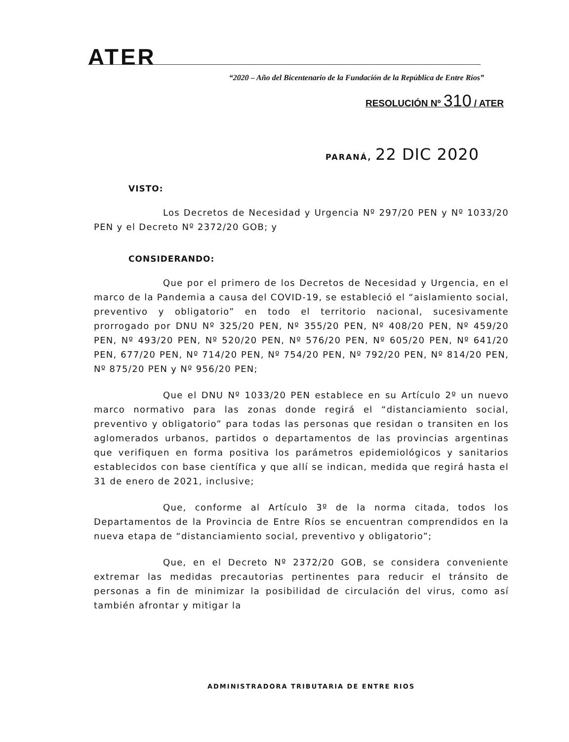ATER
“2020 – Año del Bicentenario de la Fundación de la República de Entre Ríos”
RESOLUCIÓN Nº 310 / ATER
PARANÁ, 22 DIC 2020
VISTO:
Los Decretos de Necesidad y Urgencia Nº 297/20 PEN y Nº 1033/20 PEN y el Decreto Nº 2372/20 GOB; y
CONSIDERANDO:
Que por el primero de los Decretos de Necesidad y Urgencia, en el marco de la Pandemia a causa del COVID-19, se estableció el “aislamiento social, preventivo y obligatorio” en todo el territorio nacional, sucesivamente prorrogado por DNU Nº 325/20 PEN, Nº 355/20 PEN, Nº 408/20 PEN, Nº 459/20 PEN, Nº 493/20 PEN, Nº 520/20 PEN, Nº 576/20 PEN, Nº 605/20 PEN, Nº 641/20 PEN, 677/20 PEN, Nº 714/20 PEN, Nº 754/20 PEN, Nº 792/20 PEN, Nº 814/20 PEN, Nº 875/20 PEN y Nº 956/20 PEN;
Que el DNU Nº 1033/20 PEN establece en su Artículo 2º un nuevo marco normativo para las zonas donde regirá el “distanciamiento social, preventivo y obligatorio” para todas las personas que residan o transiten en los aglomerados urbanos, partidos o departamentos de las provincias argentinas que verifiquen en forma positiva los parámetros epidemiológicos y sanitarios establecidos con base científica y que allí se indican, medida que regirá hasta el 31 de enero de 2021, inclusive;
Que, conforme al Artículo 3º de la norma citada, todos los Departamentos de la Provincia de Entre Ríos se encuentran comprendidos en la nueva etapa de “distanciamiento social, preventivo y obligatorio”;
Que, en el Decreto Nº 2372/20 GOB, se considera conveniente extremar las medidas precautorias pertinentes para reducir el tránsito de personas a fin de minimizar la posibilidad de circulación del virus, como así también afrontar y mitigar la
ADMINISTRADORA TRIBUTARIA DE ENTRE RIOS